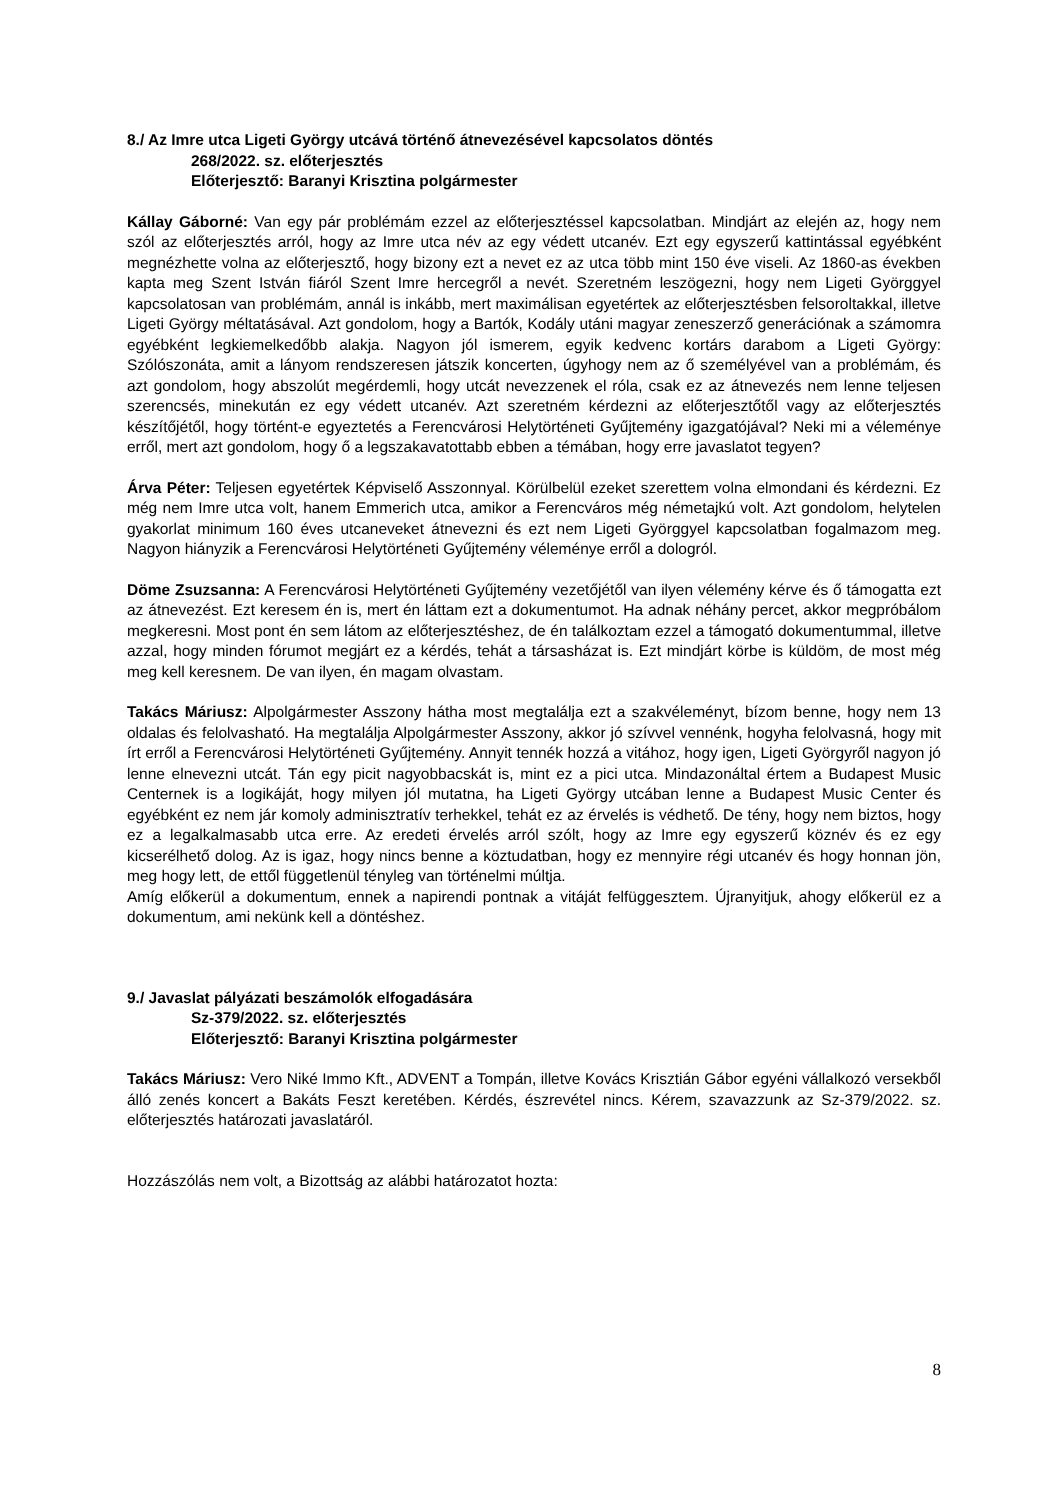8./ Az Imre utca Ligeti György utcává történő átnevezésével kapcsolatos döntés
268/2022. sz. előterjesztés
Előterjesztő: Baranyi Krisztina polgármester
Kállay Gáborné: Van egy pár problémám ezzel az előterjesztéssel kapcsolatban. Mindjárt az elején az, hogy nem szól az előterjesztés arról, hogy az Imre utca név az egy védett utcanév. Ezt egy egyszerű kattintással egyébként megnézhette volna az előterjesztő, hogy bizony ezt a nevet ez az utca több mint 150 éve viseli. Az 1860-as években kapta meg Szent István fiáról Szent Imre hercegről a nevét. Szeretném leszögezni, hogy nem Ligeti Györggyel kapcsolatosan van problémám, annál is inkább, mert maximálisan egyetértek az előterjesztésben felsoroltakkal, illetve Ligeti György méltatásával. Azt gondolom, hogy a Bartók, Kodály utáni magyar zeneszerző generációnak a számomra egyébként legkiemelkedőbb alakja. Nagyon jól ismerem, egyik kedvenc kortárs darabom a Ligeti György: Szólószonáta, amit a lányom rendszeresen játszik koncerten, úgyhogy nem az ő személyével van a problémám, és azt gondolom, hogy abszolút megérdemli, hogy utcát nevezzenek el róla, csak ez az átnevezés nem lenne teljesen szerencsés, minekután ez egy védett utcanév. Azt szeretném kérdezni az előterjesztőtől vagy az előterjesztés készítőjétől, hogy történt-e egyeztetés a Ferencvárosi Helytörténeti Gyűjtemény igazgatójával? Neki mi a véleménye erről, mert azt gondolom, hogy ő a legszakavatottabb ebben a témában, hogy erre javaslatot tegyen?
Árva Péter: Teljesen egyetértek Képviselő Asszonnyal. Körülbelül ezeket szerettem volna elmondani és kérdezni. Ez még nem Imre utca volt, hanem Emmerich utca, amikor a Ferencváros még németajkú volt. Azt gondolom, helytelen gyakorlat minimum 160 éves utcaneveket átnevezni és ezt nem Ligeti Györggyel kapcsolatban fogalmazom meg. Nagyon hiányzik a Ferencvárosi Helytörténeti Gyűjtemény véleménye erről a dologról.
Döme Zsuzsanna: A Ferencvárosi Helytörténeti Gyűjtemény vezetőjétől van ilyen vélemény kérve és ő támogatta ezt az átnevezést. Ezt keresem én is, mert én láttam ezt a dokumentumot. Ha adnak néhány percet, akkor megpróbálom megkeresni. Most pont én sem látom az előterjesztéshez, de én találkoztam ezzel a támogató dokumentummal, illetve azzal, hogy minden fórumot megjárt ez a kérdés, tehát a társasházat is. Ezt mindjárt körbe is küldöm, de most még meg kell keresnem. De van ilyen, én magam olvastam.
Takács Máriusz: Alpolgármester Asszony hátha most megtalálja ezt a szakvéleményt, bízom benne, hogy nem 13 oldalas és felolvasható. Ha megtalálja Alpolgármester Asszony, akkor jó szívvel vennénk, hogyha felolvasná, hogy mit írt erről a Ferencvárosi Helytörténeti Gyűjtemény. Annyit tennék hozzá a vitához, hogy igen, Ligeti Györgyről nagyon jó lenne elnevezni utcát. Tán egy picit nagyobbacskát is, mint ez a pici utca. Mindazonáltal értem a Budapest Music Centernek is a logikáját, hogy milyen jól mutatna, ha Ligeti György utcában lenne a Budapest Music Center és egyébként ez nem jár komoly adminisztratív terhekkel, tehát ez az érvelés is védhető. De tény, hogy nem biztos, hogy ez a legalkalmasabb utca erre. Az eredeti érvelés arról szólt, hogy az Imre egy egyszerű köznév és ez egy kicserélhető dolog. Az is igaz, hogy nincs benne a köztudatban, hogy ez mennyire régi utcanév és hogy honnan jön, meg hogy lett, de ettől függetlenül tényleg van történelmi múltja.
Amíg előkerül a dokumentum, ennek a napirendi pontnak a vitáját felfüggesztem. Újranyitjuk, ahogy előkerül ez a dokumentum, ami nekünk kell a döntéshez.
9./ Javaslat pályázati beszámolók elfogadására
Sz-379/2022. sz. előterjesztés
Előterjesztő: Baranyi Krisztina polgármester
Takács Máriusz: Vero Niké Immo Kft., ADVENT a Tompán, illetve Kovács Krisztián Gábor egyéni vállalkozó versekből álló zenés koncert a Bakáts Feszt keretében. Kérdés, észrevétel nincs. Kérem, szavazzunk az Sz-379/2022. sz. előterjesztés határozati javaslatáról.
Hozzászólás nem volt, a Bizottság az alábbi határozatot hozta:
8